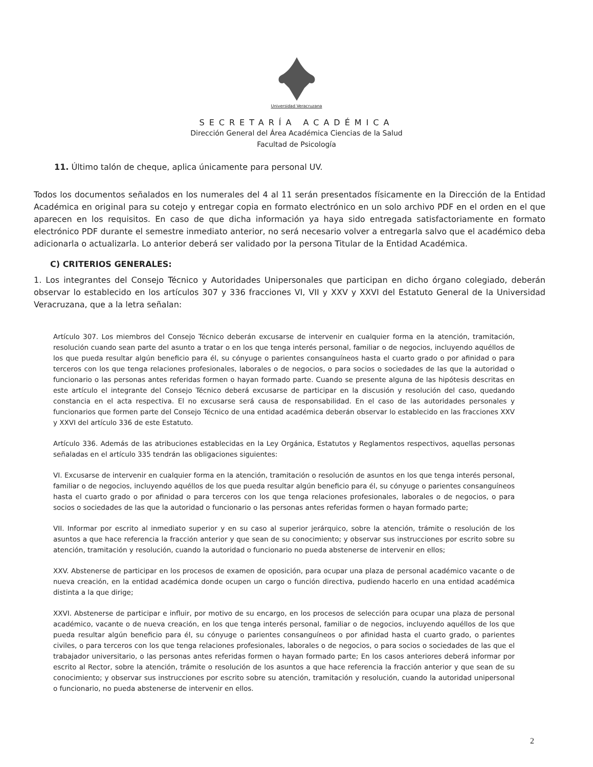Universidad Veracruzana
SECRETARÍA ACADÉMICA
Dirección General del Área Académica Ciencias de la Salud
Facultad de Psicología
11. Último talón de cheque, aplica únicamente para personal UV.
Todos los documentos señalados en los numerales del 4 al 11 serán presentados físicamente en la Dirección de la Entidad Académica en original para su cotejo y entregar copia en formato electrónico en un solo archivo PDF en el orden en el que aparecen en los requisitos. En caso de que dicha información ya haya sido entregada satisfactoriamente en formato electrónico PDF durante el semestre inmediato anterior, no será necesario volver a entregarla salvo que el académico deba adicionarla o actualizarla. Lo anterior deberá ser validado por la persona Titular de la Entidad Académica.
C) CRITERIOS GENERALES:
1. Los integrantes del Consejo Técnico y Autoridades Unipersonales que participan en dicho órgano colegiado, deberán observar lo establecido en los artículos 307 y 336 fracciones VI, VII y XXV y XXVI del Estatuto General de la Universidad Veracruzana, que a la letra señalan:
Artículo 307. Los miembros del Consejo Técnico deberán excusarse de intervenir en cualquier forma en la atención, tramitación, resolución cuando sean parte del asunto a tratar o en los que tenga interés personal, familiar o de negocios, incluyendo aquéllos de los que pueda resultar algún beneficio para él, su cónyuge o parientes consanguíneos hasta el cuarto grado o por afinidad o para terceros con los que tenga relaciones profesionales, laborales o de negocios, o para socios o sociedades de las que la autoridad o funcionario o las personas antes referidas formen o hayan formado parte. Cuando se presente alguna de las hipótesis descritas en este artículo el integrante del Consejo Técnico deberá excusarse de participar en la discusión y resolución del caso, quedando constancia en el acta respectiva. El no excusarse será causa de responsabilidad. En el caso de las autoridades personales y funcionarios que formen parte del Consejo Técnico de una entidad académica deberán observar lo establecido en las fracciones XXV y XXVI del artículo 336 de este Estatuto.
Artículo 336. Además de las atribuciones establecidas en la Ley Orgánica, Estatutos y Reglamentos respectivos, aquellas personas señaladas en el artículo 335 tendrán las obligaciones siguientes:
VI. Excusarse de intervenir en cualquier forma en la atención, tramitación o resolución de asuntos en los que tenga interés personal, familiar o de negocios, incluyendo aquéllos de los que pueda resultar algún beneficio para él, su cónyuge o parientes consanguíneos hasta el cuarto grado o por afinidad o para terceros con los que tenga relaciones profesionales, laborales o de negocios, o para socios o sociedades de las que la autoridad o funcionario o las personas antes referidas formen o hayan formado parte;
VII. Informar por escrito al inmediato superior y en su caso al superior jerárquico, sobre la atención, trámite o resolución de los asuntos a que hace referencia la fracción anterior y que sean de su conocimiento; y observar sus instrucciones por escrito sobre su atención, tramitación y resolución, cuando la autoridad o funcionario no pueda abstenerse de intervenir en ellos;
XXV. Abstenerse de participar en los procesos de examen de oposición, para ocupar una plaza de personal académico vacante o de nueva creación, en la entidad académica donde ocupen un cargo o función directiva, pudiendo hacerlo en una entidad académica distinta a la que dirige;
XXVI. Abstenerse de participar e influir, por motivo de su encargo, en los procesos de selección para ocupar una plaza de personal académico, vacante o de nueva creación, en los que tenga interés personal, familiar o de negocios, incluyendo aquéllos de los que pueda resultar algún beneficio para él, su cónyuge o parientes consanguíneos o por afinidad hasta el cuarto grado, o parientes civiles, o para terceros con los que tenga relaciones profesionales, laborales o de negocios, o para socios o sociedades de las que el trabajador universitario, o las personas antes referidas formen o hayan formado parte; En los casos anteriores deberá informar por escrito al Rector, sobre la atención, trámite o resolución de los asuntos a que hace referencia la fracción anterior y que sean de su conocimiento; y observar sus instrucciones por escrito sobre su atención, tramitación y resolución, cuando la autoridad unipersonal o funcionario, no pueda abstenerse de intervenir en ellos.
2